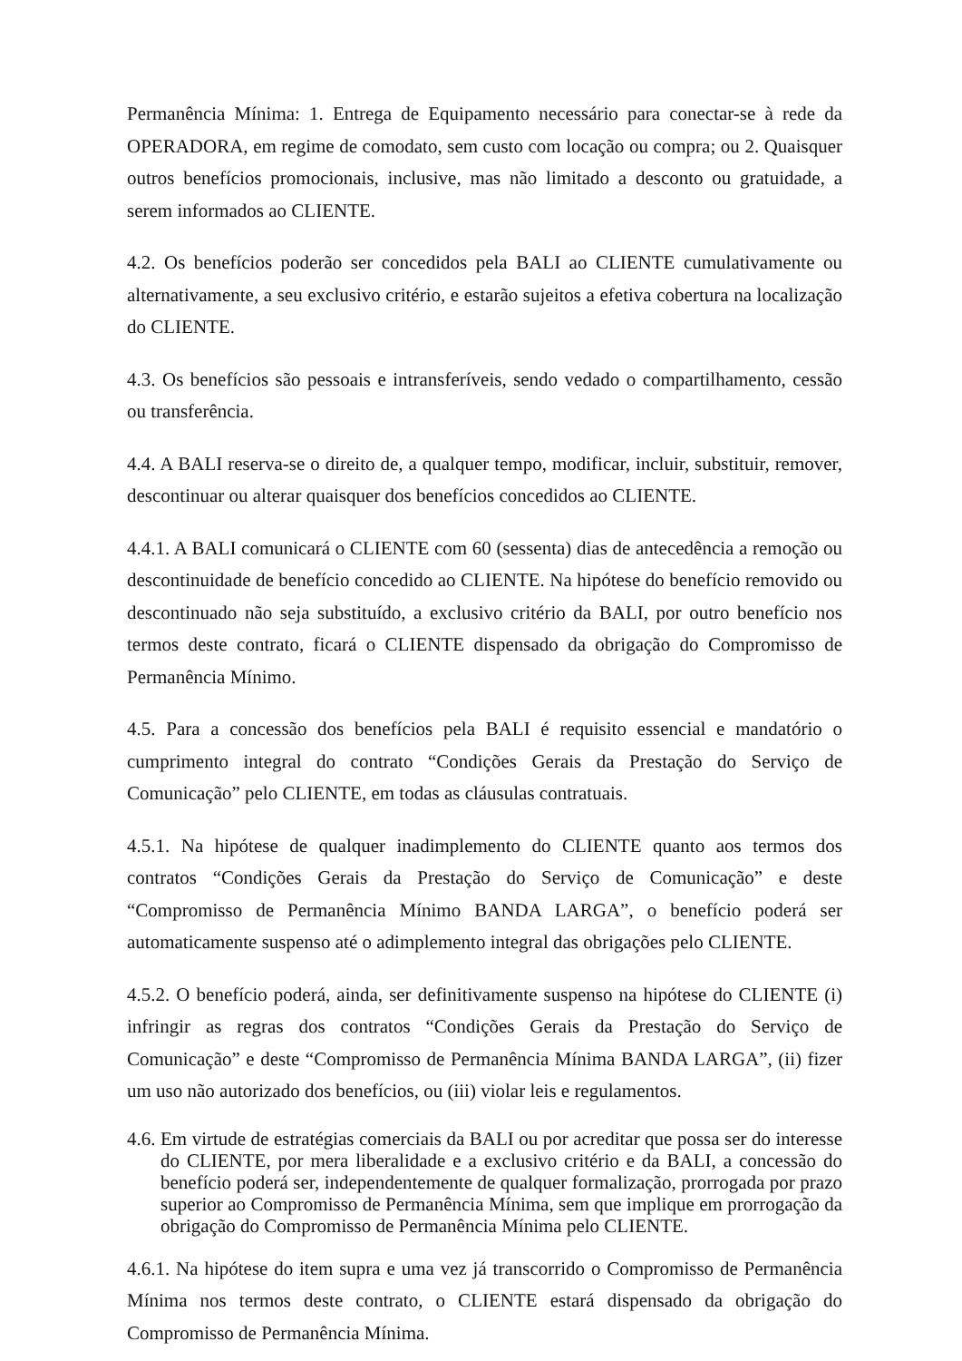Permanência Mínima: 1. Entrega de Equipamento necessário para conectar-se à rede da OPERADORA, em regime de comodato, sem custo com locação ou compra; ou 2. Quaisquer outros benefícios promocionais, inclusive, mas não limitado a desconto ou gratuidade, a serem informados ao CLIENTE.
4.2. Os benefícios poderão ser concedidos pela BALI ao CLIENTE cumulativamente ou alternativamente, a seu exclusivo critério, e estarão sujeitos a efetiva cobertura na localização do CLIENTE.
4.3. Os benefícios são pessoais e intransferíveis, sendo vedado o compartilhamento, cessão ou transferência.
4.4. A BALI reserva-se o direito de, a qualquer tempo, modificar, incluir, substituir, remover, descontinuar ou alterar quaisquer dos benefícios concedidos ao CLIENTE.
4.4.1. A BALI comunicará o CLIENTE com 60 (sessenta) dias de antecedência a remoção ou descontinuidade de benefício concedido ao CLIENTE. Na hipótese do benefício removido ou descontinuado não seja substituído, a exclusivo critério da BALI, por outro benefício nos termos deste contrato, ficará o CLIENTE dispensado da obrigação do Compromisso de Permanência Mínimo.
4.5. Para a concessão dos benefícios pela BALI é requisito essencial e mandatório o cumprimento integral do contrato “Condições Gerais da Prestação do Serviço de Comunicação” pelo CLIENTE, em todas as cláusulas contratuais.
4.5.1. Na hipótese de qualquer inadimplemento do CLIENTE quanto aos termos dos contratos “Condições Gerais da Prestação do Serviço de Comunicação” e deste “Compromisso de Permanência Mínimo BANDA LARGA”, o benefício poderá ser automaticamente suspenso até o adimplemento integral das obrigações pelo CLIENTE.
4.5.2. O benefício poderá, ainda, ser definitivamente suspenso na hipótese do CLIENTE (i) infringir as regras dos contratos “Condições Gerais da Prestação do Serviço de Comunicação” e deste “Compromisso de Permanência Mínima BANDA LARGA”, (ii) fizer um uso não autorizado dos benefícios, ou (iii) violar leis e regulamentos.
4.6. Em virtude de estratégias comerciais da BALI ou por acreditar que possa ser do interesse do CLIENTE, por mera liberalidade e a exclusivo critério e da BALI, a concessão do benefício poderá ser, independentemente de qualquer formalização, prorrogada por prazo superior ao Compromisso de Permanência Mínima, sem que implique em prorrogação da obrigação do Compromisso de Permanência Mínima pelo CLIENTE.
4.6.1. Na hipótese do item supra e uma vez já transcorrido o Compromisso de Permanência Mínima nos termos deste contrato, o CLIENTE estará dispensado da obrigação do Compromisso de Permanência Mínima.